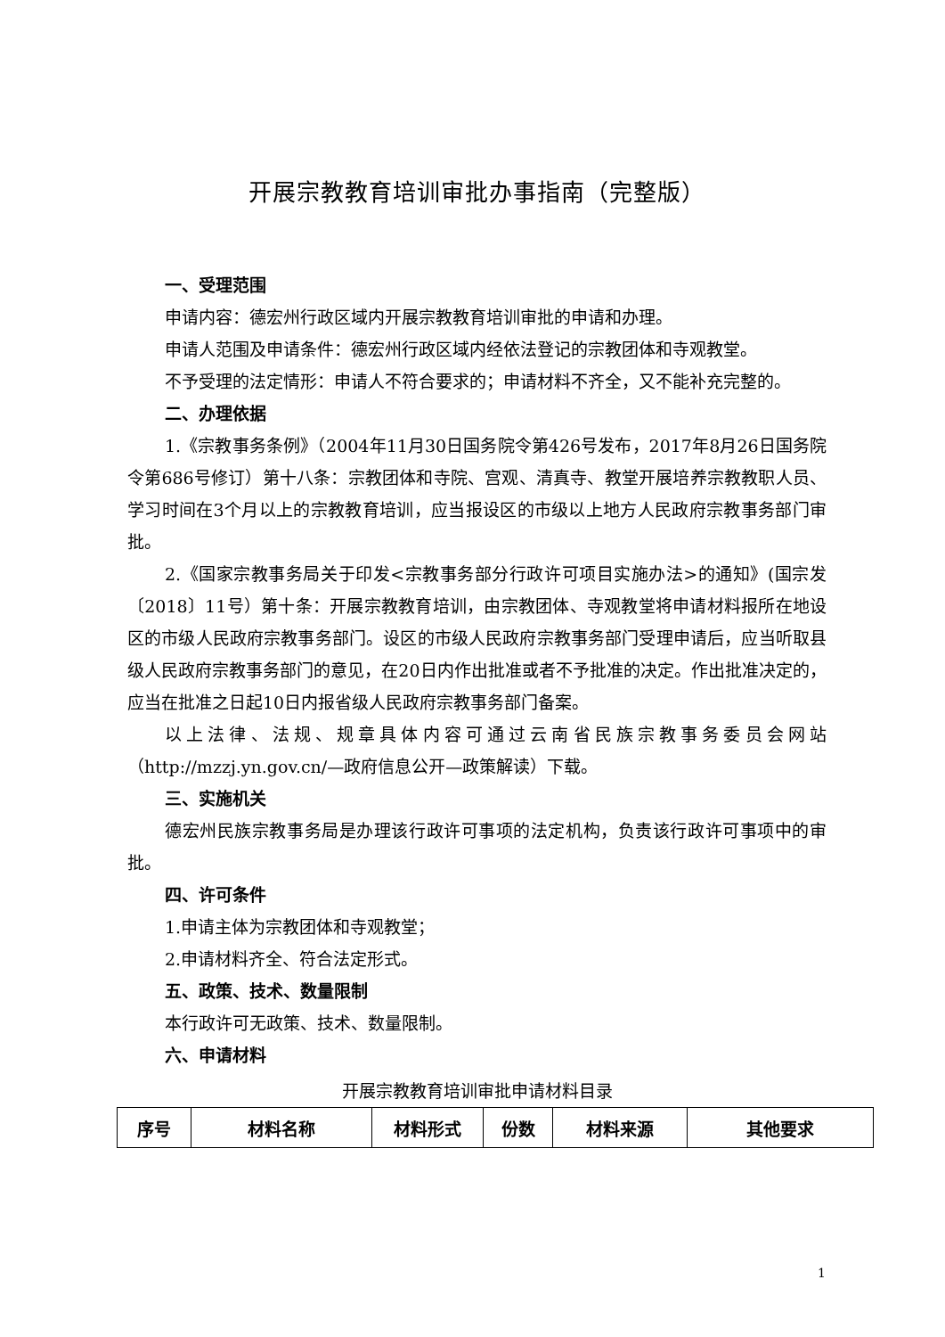开展宗教教育培训审批办事指南（完整版）
一、受理范围
申请内容：德宏州行政区域内开展宗教教育培训审批的申请和办理。
申请人范围及申请条件：德宏州行政区域内经依法登记的宗教团体和寺观教堂。
不予受理的法定情形：申请人不符合要求的；申请材料不齐全，又不能补充完整的。
二、办理依据
1.《宗教事务条例》（2004年11月30日国务院令第426号发布，2017年8月26日国务院令第686号修订）第十八条：宗教团体和寺院、宫观、清真寺、教堂开展培养宗教教职人员、学习时间在3个月以上的宗教教育培训，应当报设区的市级以上地方人民政府宗教事务部门审批。
2.《国家宗教事务局关于印发<宗教事务部分行政许可项目实施办法>的通知》(国宗发〔2018〕11号）第十条：开展宗教教育培训，由宗教团体、寺观教堂将申请材料报所在地设区的市级人民政府宗教事务部门。设区的市级人民政府宗教事务部门受理申请后，应当听取县级人民政府宗教事务部门的意见，在20日内作出批准或者不予批准的决定。作出批准决定的，应当在批准之日起10日内报省级人民政府宗教事务部门备案。
以上法律、法规、规章具体内容可通过云南省民族宗教事务委员会网站（http://mzzj.yn.gov.cn/—政府信息公开—政策解读）下载。
三、实施机关
德宏州民族宗教事务局是办理该行政许可事项的法定机构，负责该行政许可事项中的审批。
四、许可条件
1.申请主体为宗教团体和寺观教堂；
2.申请材料齐全、符合法定形式。
五、政策、技术、数量限制
本行政许可无政策、技术、数量限制。
六、申请材料
开展宗教教育培训审批申请材料目录
| 序号 | 材料名称 | 材料形式 | 份数 | 材料来源 | 其他要求 |
| --- | --- | --- | --- | --- | --- |
1